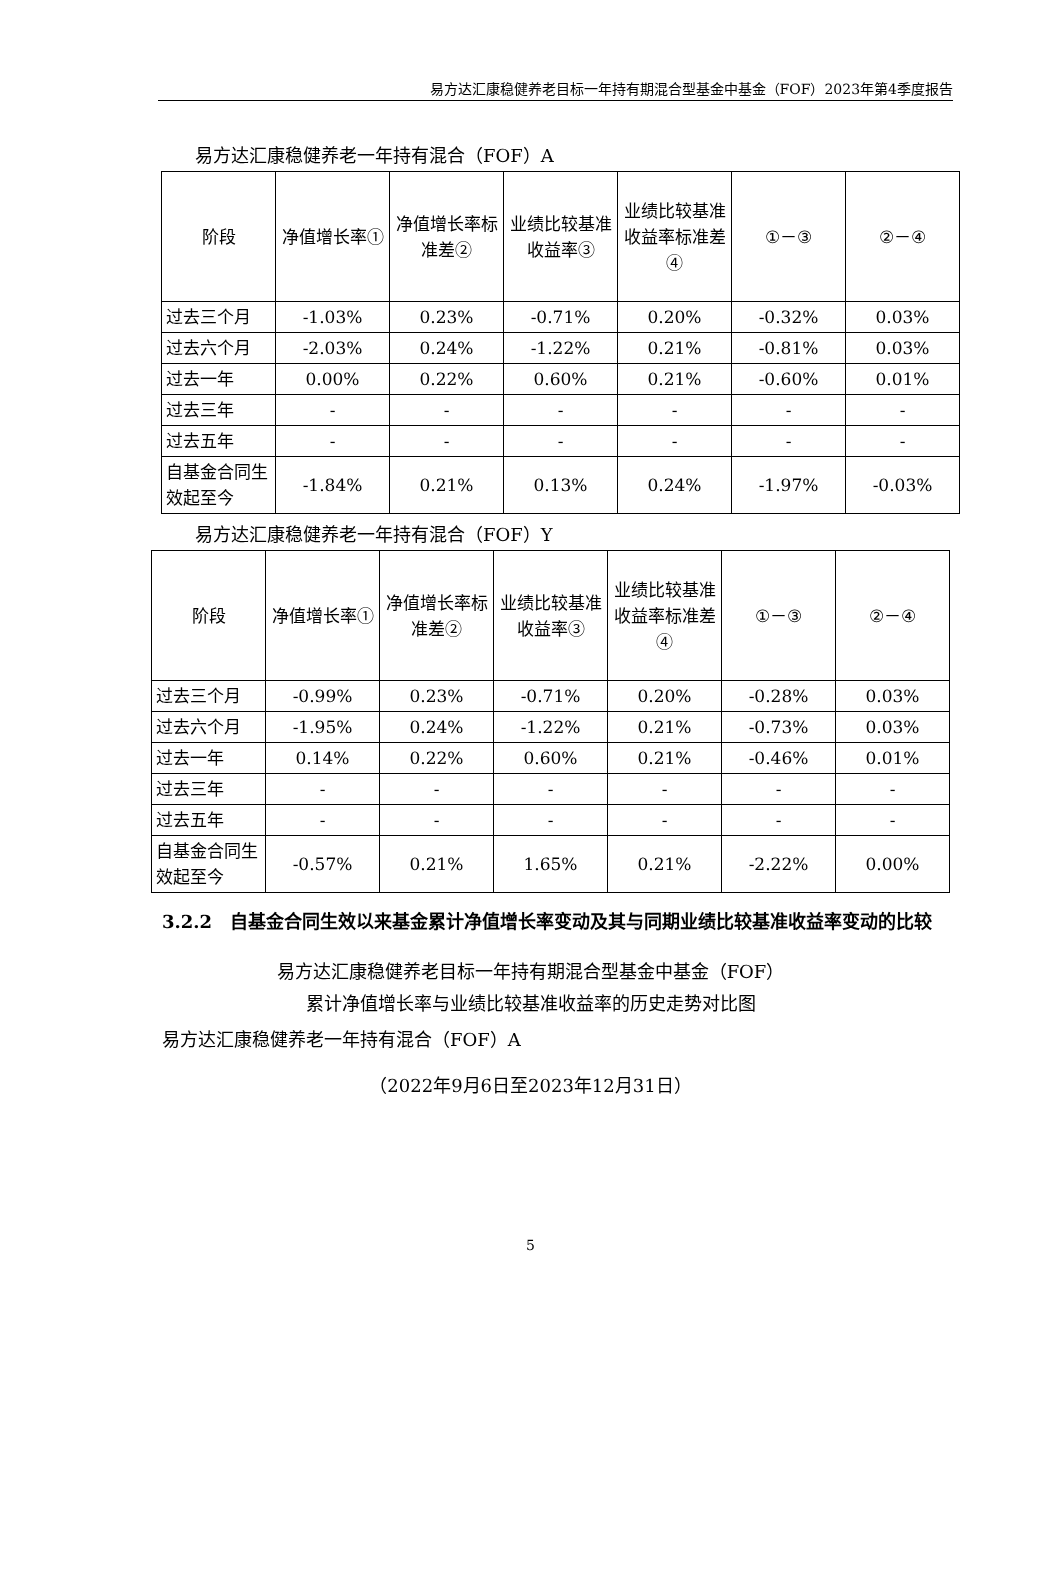易方达汇康稳健养老目标一年持有期混合型基金中基金（FOF）2023年第4季度报告
易方达汇康稳健养老一年持有混合（FOF）A
| 阶段 | 净值增长率① | 净值增长率标准差② | 业绩比较基准收益率③ | 业绩比较基准收益率标准差④ | ①－③ | ②－④ |
| --- | --- | --- | --- | --- | --- | --- |
| 过去三个月 | -1.03% | 0.23% | -0.71% | 0.20% | -0.32% | 0.03% |
| 过去六个月 | -2.03% | 0.24% | -1.22% | 0.21% | -0.81% | 0.03% |
| 过去一年 | 0.00% | 0.22% | 0.60% | 0.21% | -0.60% | 0.01% |
| 过去三年 | - | - | - | - | - | - |
| 过去五年 | - | - | - | - | - | - |
| 自基金合同生效起至今 | -1.84% | 0.21% | 0.13% | 0.24% | -1.97% | -0.03% |
易方达汇康稳健养老一年持有混合（FOF）Y
| 阶段 | 净值增长率① | 净值增长率标准差② | 业绩比较基准收益率③ | 业绩比较基准收益率标准差④ | ①－③ | ②－④ |
| --- | --- | --- | --- | --- | --- | --- |
| 过去三个月 | -0.99% | 0.23% | -0.71% | 0.20% | -0.28% | 0.03% |
| 过去六个月 | -1.95% | 0.24% | -1.22% | 0.21% | -0.73% | 0.03% |
| 过去一年 | 0.14% | 0.22% | 0.60% | 0.21% | -0.46% | 0.01% |
| 过去三年 | - | - | - | - | - | - |
| 过去五年 | - | - | - | - | - | - |
| 自基金合同生效起至今 | -0.57% | 0.21% | 1.65% | 0.21% | -2.22% | 0.00% |
3.2.2　自基金合同生效以来基金累计净值增长率变动及其与同期业绩比较基准收益率变动的比较
易方达汇康稳健养老目标一年持有期混合型基金中基金（FOF）
累计净值增长率与业绩比较基准收益率的历史走势对比图
易方达汇康稳健养老一年持有混合（FOF）A
（2022年9月6日至2023年12月31日）
5